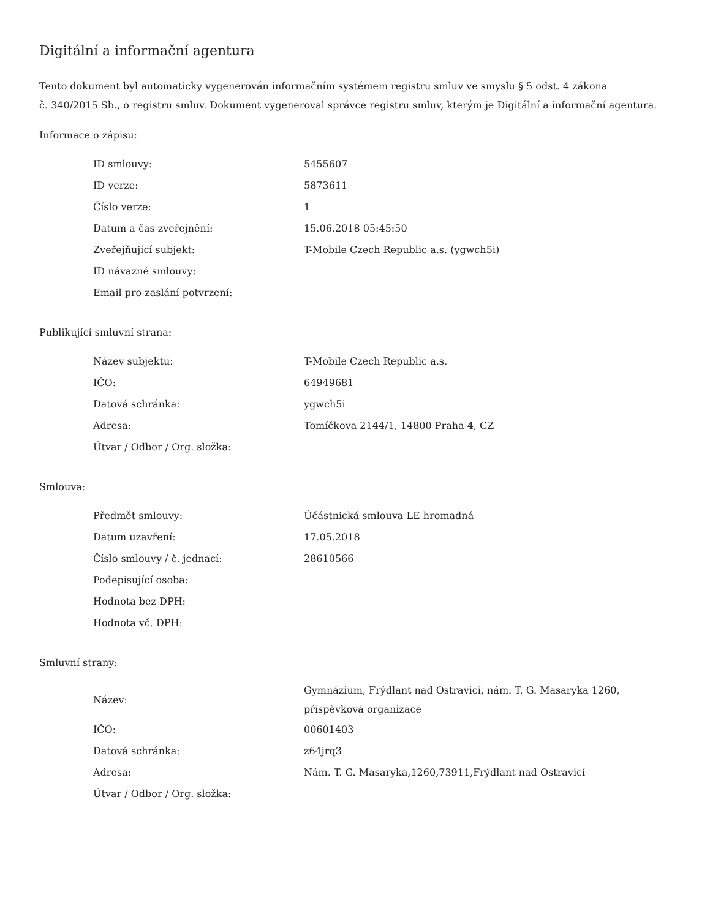Digitální a informační agentura
Tento dokument byl automaticky vygenerován informačním systémem registru smluv ve smyslu § 5 odst. 4 zákona
č. 340/2015 Sb., o registru smluv. Dokument vygeneroval správce registru smluv, kterým je Digitální a informační agentura.
Informace o zápisu:
| ID smlouvy: | 5455607 |
| ID verze: | 5873611 |
| Číslo verze: | 1 |
| Datum a čas zveřejnění: | 15.06.2018 05:45:50 |
| Zveřejňující subjekt: | T-Mobile Czech Republic a.s. (ygwch5i) |
| ID návazné smlouvy: | |
| Email pro zaslání potvrzení: | |
Publikující smluvní strana:
| Název subjektu: | T-Mobile Czech Republic a.s. |
| IČO: | 64949681 |
| Datová schránka: | ygwch5i |
| Adresa: | Tomíčkova 2144/1, 14800 Praha 4, CZ |
| Útvar / Odbor / Org. složka: | |
Smlouva:
| Předmět smlouvy: | Účástnická smlouva LE hromadná |
| Datum uzavření: | 17.05.2018 |
| Číslo smlouvy / č. jednací: | 28610566 |
| Podepisující osoba: | |
| Hodnota bez DPH: | |
| Hodnota vč. DPH: | |
Smluvní strany:
| Název: | Gymnázium, Frýdlant nad Ostravicí, nám. T. G. Masaryka 1260, příspěvková organizace |
| IČO: | 00601403 |
| Datová schránka: | z64jrq3 |
| Adresa: | Nám. T. G. Masaryka,1260,73911,Frýdlant nad Ostravicí |
| Útvar / Odbor / Org. složka: | |